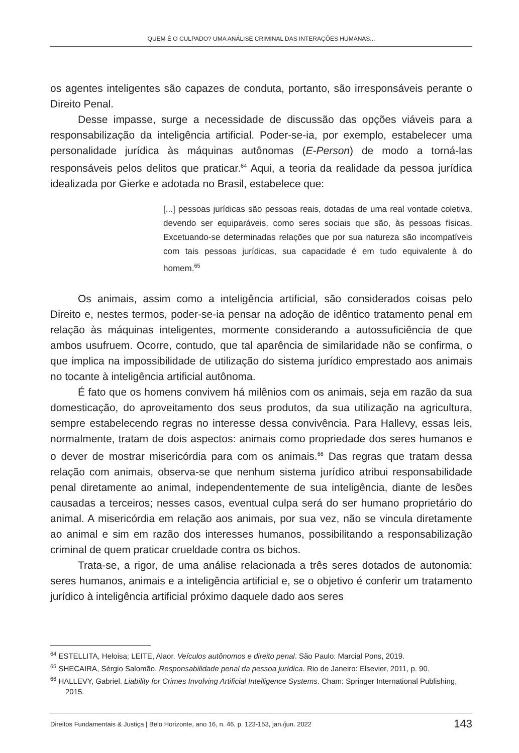QUEM É O CULPADO? UMA ANÁLISE CRIMINAL DAS INTERAÇÕES HUMANAS...
os agentes inteligentes são capazes de conduta, portanto, são irresponsáveis perante o Direito Penal.
Desse impasse, surge a necessidade de discussão das opções viáveis para a responsabilização da inteligência artificial. Poder-se-ia, por exemplo, estabelecer uma personalidade jurídica às máquinas autônomas (E-Person) de modo a torná-las responsáveis pelos delitos que praticar.<sup>64</sup> Aqui, a teoria da realidade da pessoa jurídica idealizada por Gierke e adotada no Brasil, estabelece que:
[...] pessoas jurídicas são pessoas reais, dotadas de uma real vontade coletiva, devendo ser equiparáveis, como seres sociais que são, às pessoas físicas. Excetuando-se determinadas relações que por sua natureza são incompatíveis com tais pessoas jurídicas, sua capacidade é em tudo equivalente à do homem.<sup>65</sup>
Os animais, assim como a inteligência artificial, são considerados coisas pelo Direito e, nestes termos, poder-se-ia pensar na adoção de idêntico tratamento penal em relação às máquinas inteligentes, mormente considerando a autossuficiência de que ambos usufruem. Ocorre, contudo, que tal aparência de similaridade não se confirma, o que implica na impossibilidade de utilização do sistema jurídico emprestado aos animais no tocante à inteligência artificial autônoma.
É fato que os homens convivem há milênios com os animais, seja em razão da sua domesticação, do aproveitamento dos seus produtos, da sua utilização na agricultura, sempre estabelecendo regras no interesse dessa convivência. Para Hallevy, essas leis, normalmente, tratam de dois aspectos: animais como propriedade dos seres humanos e o dever de mostrar misericórdia para com os animais.<sup>66</sup> Das regras que tratam dessa relação com animais, observa-se que nenhum sistema jurídico atribui responsabilidade penal diretamente ao animal, independentemente de sua inteligência, diante de lesões causadas a terceiros; nesses casos, eventual culpa será do ser humano proprietário do animal. A misericórdia em relação aos animais, por sua vez, não se vincula diretamente ao animal e sim em razão dos interesses humanos, possibilitando a responsabilização criminal de quem praticar crueldade contra os bichos.
Trata-se, a rigor, de uma análise relacionada a três seres dotados de autonomia: seres humanos, animais e a inteligência artificial e, se o objetivo é conferir um tratamento jurídico à inteligência artificial próximo daquele dado aos seres
<sup>64</sup> ESTELLITA, Heloisa; LEITE, Alaor. Veículos autônomos e direito penal. São Paulo: Marcial Pons, 2019.
<sup>65</sup> SHECAIRA, Sérgio Salomão. Responsabilidade penal da pessoa jurídica. Rio de Janeiro: Elsevier, 2011, p. 90.
<sup>66</sup> HALLEVY, Gabriel. Liability for Crimes Involving Artificial Intelligence Systems. Cham: Springer International Publishing, 2015.
Direitos Fundamentais & Justiça | Belo Horizonte, ano 16, n. 46, p. 123-153, jan./jun. 2022 143